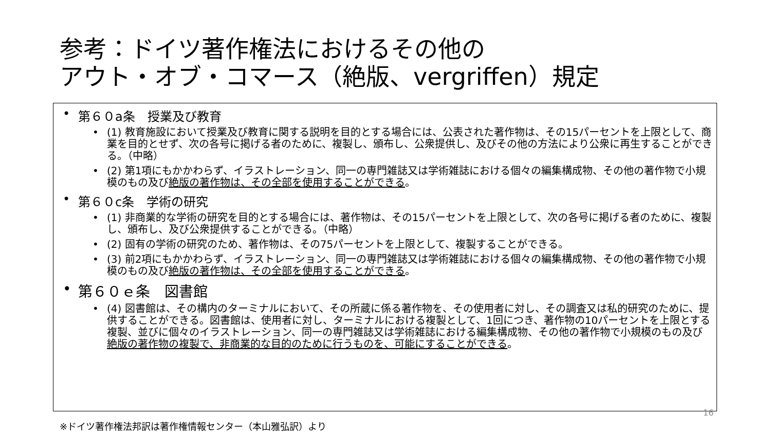参考：ドイツ著作権法におけるその他の
アウト・オブ・コマース（絶版、vergriffen）規定
• 第６０a条　授業及び教育
• (1) 教育施設において授業及び教育に関する説明を目的とする場合には、公表された著作物は、その15パーセントを上限として、商業を目的とせず、次の各号に掲げる者のために、複製し、頒布し、公衆提供し、及びその他の方法により公衆に再生することができる。（中略）
• (2) 第1項にもかかわらず、イラストレーション、同一の専門雑誌又は学術雑誌における個々の編集構成物、その他の著作物で小規模のもの及び絶版の著作物は、その全部を使用することができる。
• 第６０c条　学術の研究
• (1) 非商業的な学術の研究を目的とする場合には、著作物は、その15パーセントを上限として、次の各号に掲げる者のために、複製し、頒布し、及び公衆提供することができる。（中略）
• (2) 固有の学術の研究のため、著作物は、その75パーセントを上限として、複製することができる。
• (3) 前2項にもかかわらず、イラストレーション、同一の専門雑誌又は学術雑誌における個々の編集構成物、その他の著作物で小規模のもの及び絶版の著作物は、その全部を使用することができる。
• 第６０ｅ条　図書館
• (4) 図書館は、その構内のターミナルにおいて、その所蔵に係る著作物を、その使用者に対し、その調査又は私的研究のために、提供することができる。図書館は、使用者に対し、ターミナルにおける複製として、1回につき、著作物の10パーセントを上限とする複製、並びに個々のイラストレーション、同一の専門雑誌又は学術雑誌における編集構成物、その他の著作物で小規模のもの及び絶版の著作物の複製で、非商業的な目的のために行うものを、可能にすることができる。
16
※ドイツ著作権法邦訳は著作権情報センター（本山雅弘訳）より